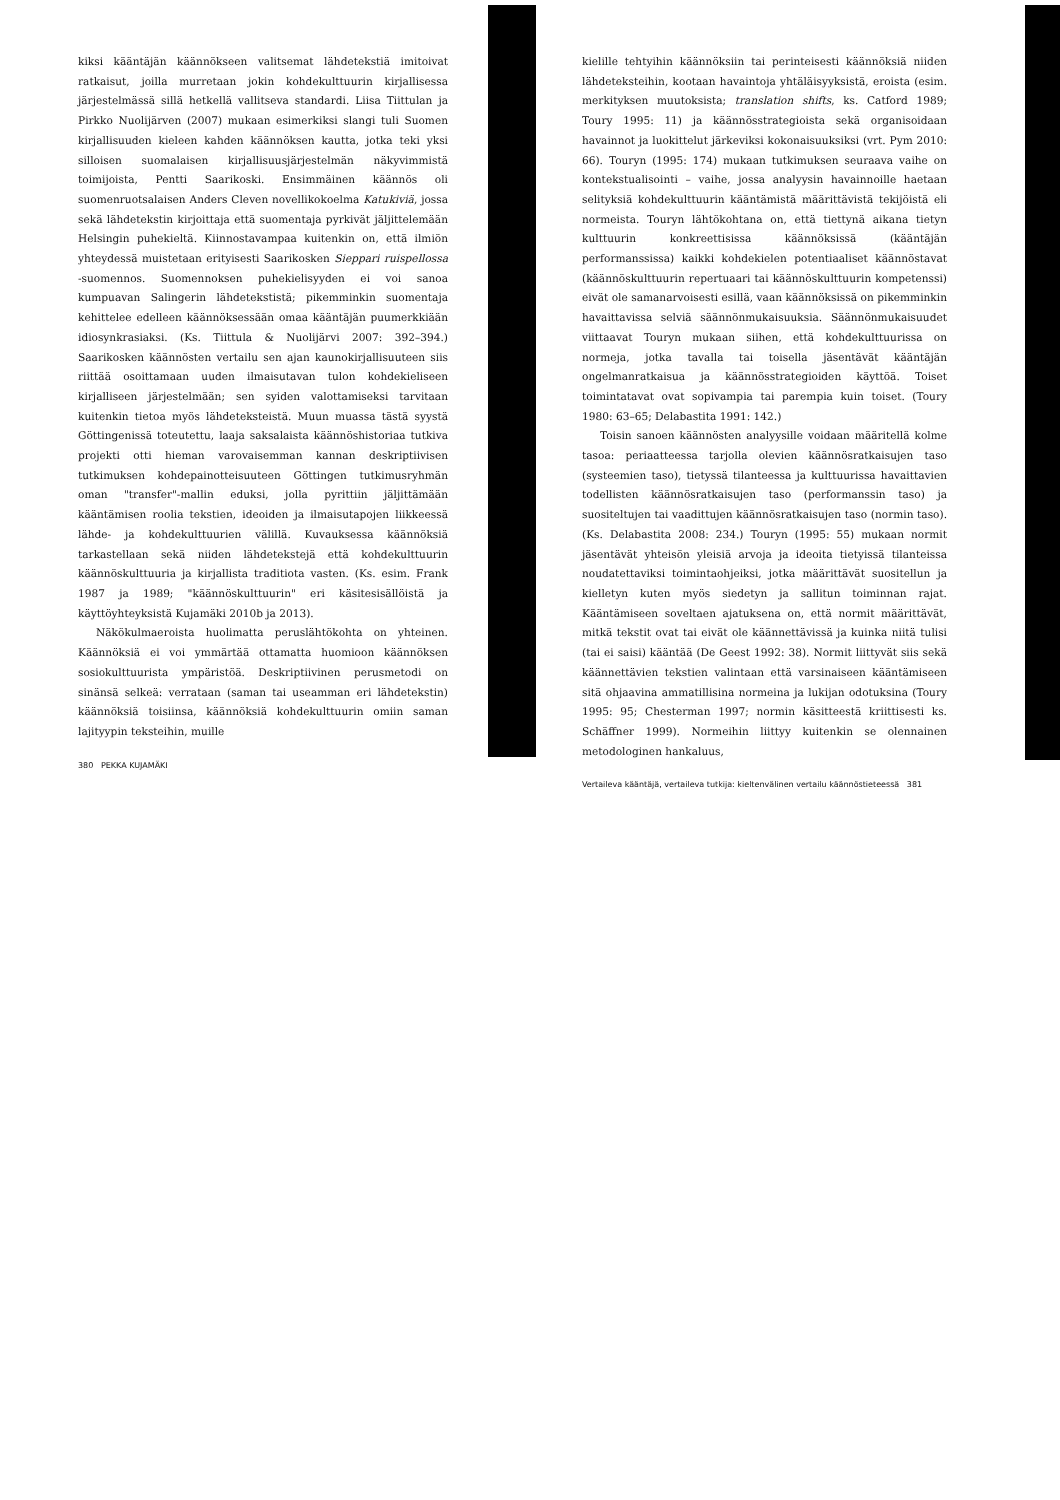kiksi kääntäjän käännökseen valitsemat lähdetekstiä imitoivat ratkaisut, joilla murretaan jokin kohdekulttuurin kirjallisessa järjestelmässä sillä hetkellä vallitseva standardi. Liisa Tiittulan ja Pirkko Nuolijärven (2007) mukaan esimerkiksi slangi tuli Suomen kirjallisuuden kieleen kahden käännöksen kautta, jotka teki yksi silloisen suomalaisen kirjallisuusjärjestelmän näkyvimmistä toimijoista, Pentti Saarikoski. Ensimmäinen käännös oli suomenruotsalaisen Anders Cleven novellikokoelma Katukiviä, jossa sekä lähdetekstin kirjoittaja että suomentaja pyrkivät jäljittelemään Helsingin puhekieltä. Kiinnostavampaa kuitenkin on, että ilmiön yhteydessä muistetaan erityisesti Saarikosken Sieppari ruispellossa -suomennos. Suomennoksen puhekielisyyden ei voi sanoa kumpuavan Salingerin lähdetekstistä; pikemminkin suomentaja kehittelee edelleen käännöksessään omaa kääntäjän puumerkkiään idiosynkrasiaksi. (Ks. Tiittula & Nuolijärvi 2007: 392–394.) Saarikosken käännösten vertailu sen ajan kaunokirjallisuuteen siis riittää osoittamaan uuden ilmaisutavan tulon kohdekieliseen kirjalliseen järjestelmään; sen syiden valottamiseksi tarvitaan kuitenkin tietoa myös lähdeteksteistä. Muun muassa tästä syystä Göttingenissä toteutettu, laaja saksalaista käännöshistoriaa tutkiva projekti otti hieman varovaisemman kannan deskriptiivisen tutkimuksen kohdepainotteisuuteen Göttingen tutkimusryhmän oman "transfer"-mallin eduksi, jolla pyrittiin jäljittämään kääntämisen roolia tekstien, ideoiden ja ilmaisutapojen liikkeessä lähde- ja kohdekulttuurien välillä. Kuvauksessa käännöksiä tarkastellaan sekä niiden lähdetekstejä että kohdekulttuurin käännöskulttuuria ja kirjallista traditiota vasten. (Ks. esim. Frank 1987 ja 1989; "käännöskulttuurin" eri käsitesisällöistä ja käyttöyhteyksistä Kujamäki 2010b ja 2013).
Näkökulmaeroista huolimatta peruslähtökohta on yhteinen. Käännöksiä ei voi ymmärtää ottamatta huomioon käännöksen sosiokulttuurista ympäristöä. Deskriptiivinen perusmetodi on sinänsä selkeä: verrataan (saman tai useamman eri lähdetekstin) käännöksiä toisiinsa, käännöksiä kohdekulttuurin omiin saman lajityypin teksteihin, muille
380 PEKKA KUJAMÄKI
kielille tehtyihin käännöksiin tai perinteisesti käännöksiä niiden lähdeteksteihin, kootaan havaintoja yhtäläisyyksistä, eroista (esim. merkityksen muutoksista; translation shifts, ks. Catford 1989; Toury 1995: 11) ja käännösstrategioista sekä organisoidaan havainnot ja luokittelut järkeviksi kokonaisuuksiksi (vrt. Pym 2010: 66). Touryn (1995: 174) mukaan tutkimuksen seuraava vaihe on kontekstualisointi – vaihe, jossa analyysin havainnoille haetaan selityksiä kohdekulttuurin kääntämistä määrittävistä tekijöistä eli normeista. Touryn lähtökohtana on, että tiettynä aikana tietyn kulttuurin konkreettisissa käännöksissä (kääntäjän performanssissa) kaikki kohdekielen potentiaaliset käännöstavat (käännöskulttuurin repertuaari tai käännöskulttuurin kompetenssi) eivät ole samanarvoisesti esillä, vaan käännöksissä on pikemminkin havaittavissa selviä säännönmukaisuuksia. Säännönmukaisuudet viittaavat Touryn mukaan siihen, että kohdekulttuurissa on normeja, jotka tavalla tai toisella jäsentävät kääntäjän ongelmanratkaisua ja käännösstrategioiden käyttöä. Toiset toimintatavat ovat sopivampia tai parempia kuin toiset. (Toury 1980: 63–65; Delabastita 1991: 142.)
Toisin sanoen käännösten analyysille voidaan määritellä kolme tasoa: periaatteessa tarjolla olevien käännösratkaisujen taso (systeemien taso), tietyssä tilanteessa ja kulttuurissa havaittavien todellisten käännösratkaisujen taso (performanssin taso) ja suositeltujen tai vaadittujen käännösratkaisujen taso (normin taso). (Ks. Delabastita 2008: 234.) Touryn (1995: 55) mukaan normit jäsentävät yhteisön yleisiä arvoja ja ideoita tietyissä tilanteissa noudatettaviksi toimintaohjeiksi, jotka määrittävät suositellun ja kielletyn kuten myös siedetyn ja sallitun toiminnan rajat. Kääntämiseen soveltaen ajatuksena on, että normit määrittävät, mitkä tekstit ovat tai eivät ole käännettävissä ja kuinka niitä tulisi (tai ei saisi) kääntää (De Geest 1992: 38). Normit liittyvät siis sekä käännettävien tekstien valintaan että varsinaiseen kääntämiseen sitä ohjaavina ammatillisina normeina ja lukijan odotuksina (Toury 1995: 95; Chesterman 1997; normin käsitteestä kriittisesti ks. Schäffner 1999). Normeihin liittyy kuitenkin se olennainen metodologinen hankaluus,
Vertaileva kääntäjä, vertaileva tutkija: kieltenvälinen vertailu käännöstieteessä 381